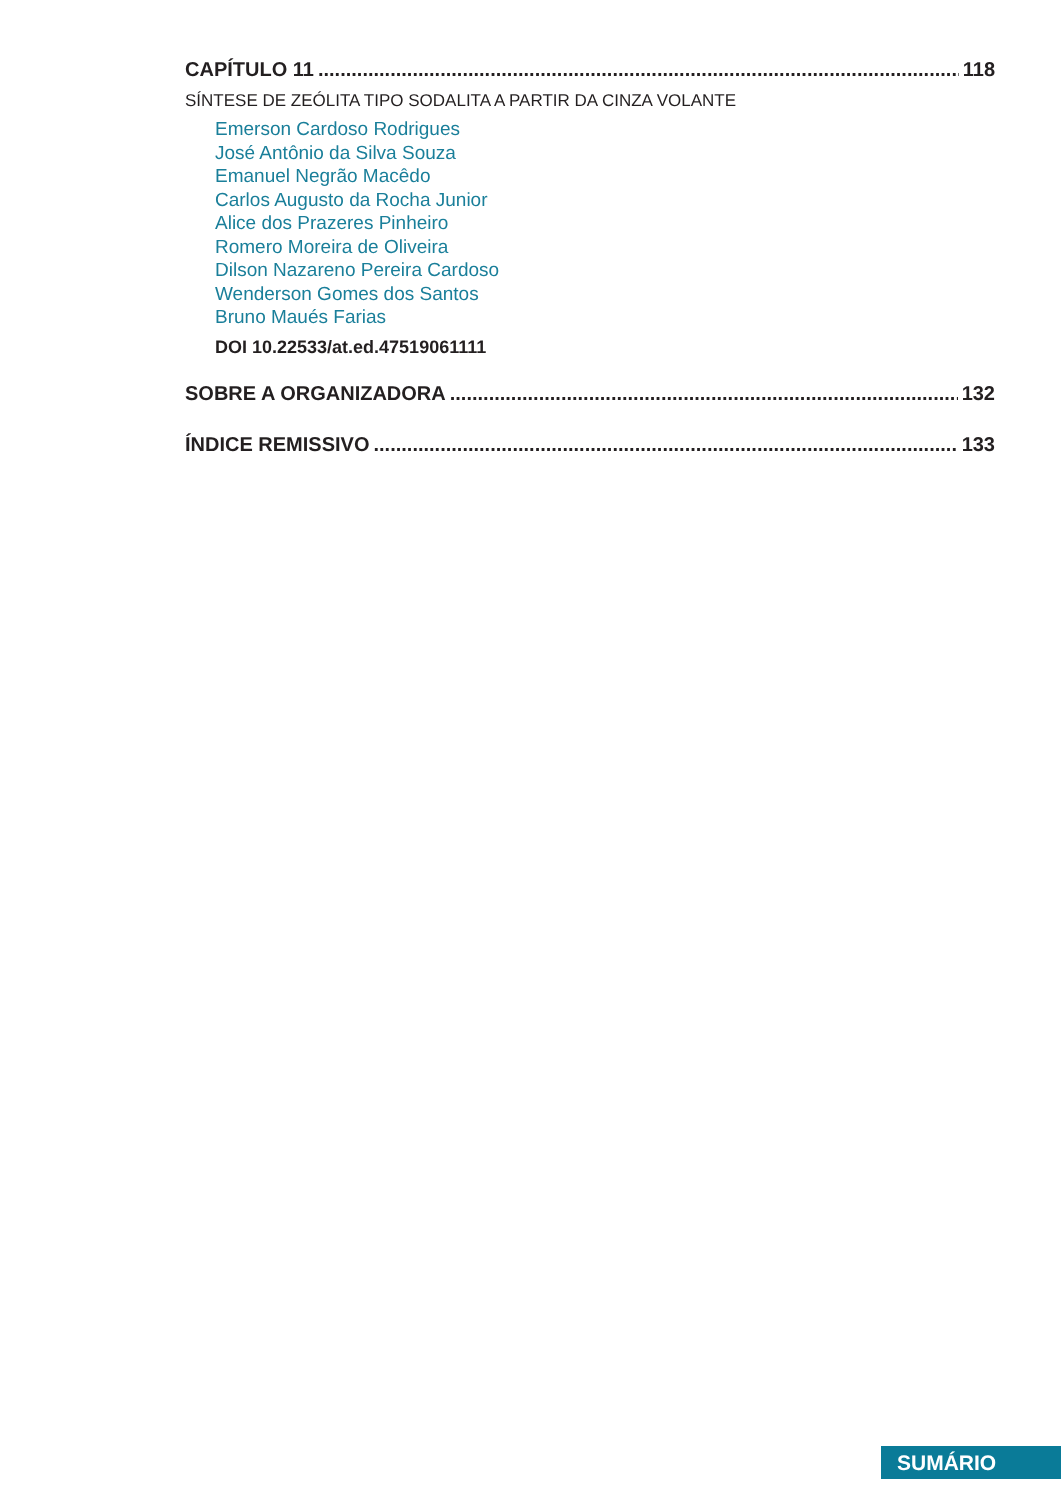CAPÍTULO 11 118
SÍNTESE DE ZEÓLITA TIPO SODALITA A PARTIR DA CINZA VOLANTE
Emerson Cardoso Rodrigues
José Antônio da Silva Souza
Emanuel Negrão Macêdo
Carlos Augusto da Rocha Junior
Alice dos Prazeres Pinheiro
Romero Moreira de Oliveira
Dilson Nazareno Pereira Cardoso
Wenderson Gomes dos Santos
Bruno Maués Farias
DOI 10.22533/at.ed.47519061111
SOBRE A ORGANIZADORA 132
ÍNDICE REMISSIVO 133
SUMÁRIO